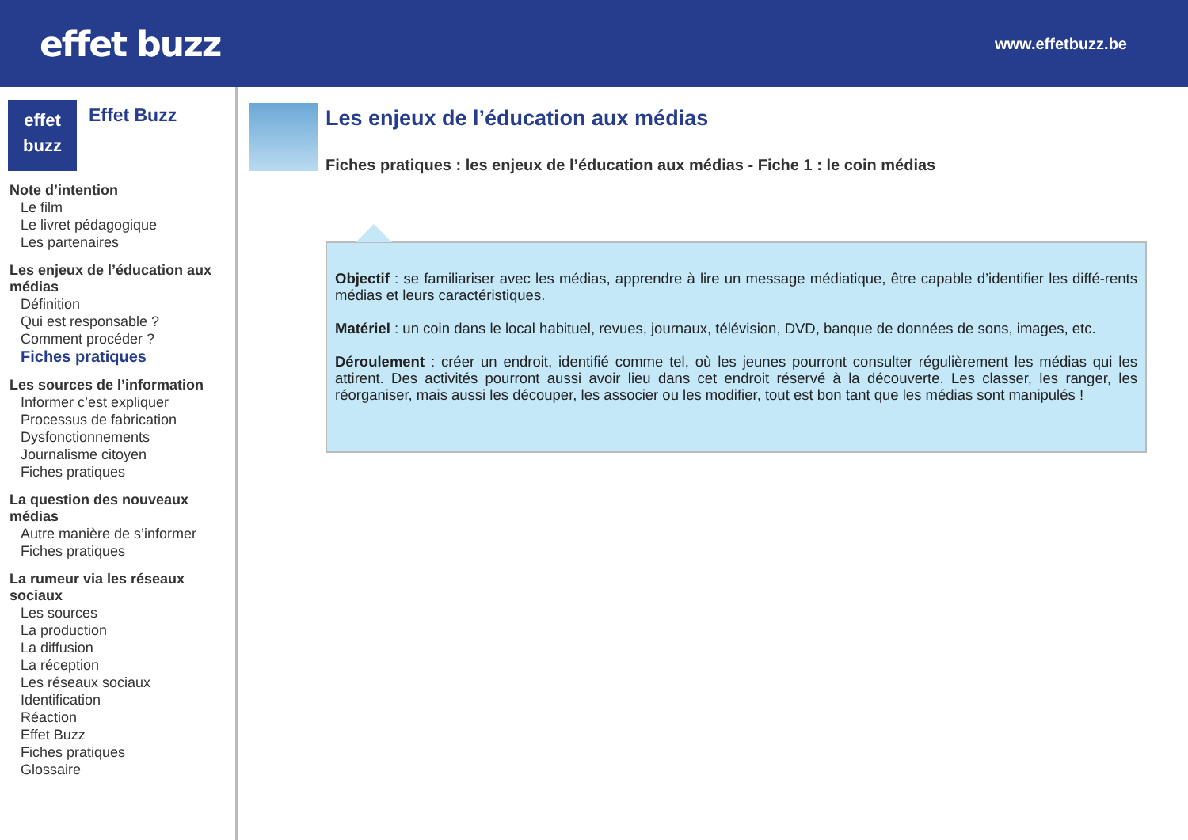effet buzz
www.effetbuzz.be
effet
buzz
Effet Buzz
Note d’intention
Le film
Le livret pédagogique
Les partenaires
Les enjeux de l’éducation aux médias
Définition
Qui est responsable ?
Comment procéder ?
Fiches pratiques
Les sources de l’information
Informer c’est expliquer
Processus de fabrication
Dysfonctionnements
Journalisme citoyen
Fiches pratiques
La question des nouveaux médias
Autre manière de s’informer
Fiches pratiques
La rumeur via les réseaux sociaux
Les sources
La production
La diffusion
La réception
Les réseaux sociaux
Identification
Réaction
Effet Buzz
Fiches pratiques
Glossaire
Les enjeux de l’éducation aux médias
Fiches pratiques : les enjeux de l’éducation aux médias - Fiche 1 : le coin médias
Objectif : se familiariser avec les médias, apprendre à lire un message médiatique, être capable d’identifier les diffé-rents médias et leurs caractéristiques.
Matériel : un coin dans le local habituel, revues, journaux, télévision, DVD, banque de données de sons, images, etc.
Déroulement : créer un endroit, identifié comme tel, où les jeunes pourront consulter régulièrement les médias qui les attirent. Des activités pourront aussi avoir lieu dans cet endroit réservé à la découverte. Les classer, les ranger, les réorganiser, mais aussi les découper, les associer ou les modifier, tout est bon tant que les médias sont manipulés !